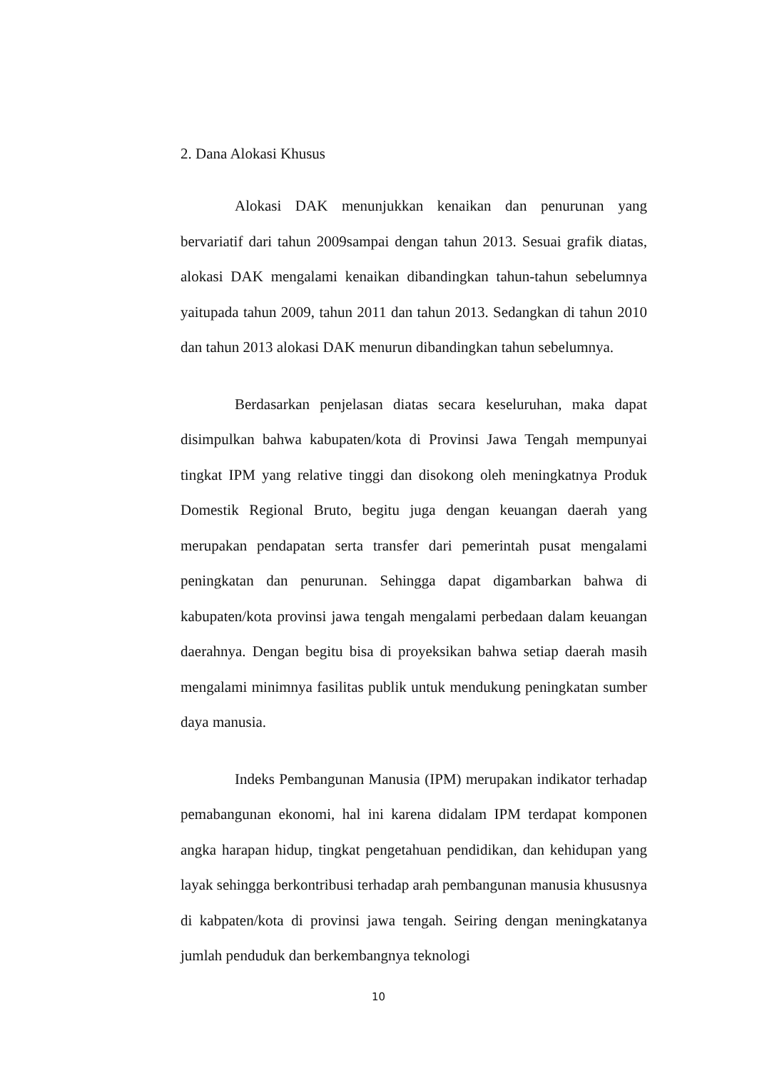2. Dana Alokasi Khusus
Alokasi DAK menunjukkan kenaikan dan penurunan yang bervariatif dari tahun 2009sampai dengan tahun 2013. Sesuai grafik diatas, alokasi DAK mengalami kenaikan dibandingkan tahun-tahun sebelumnya yaitupada tahun 2009, tahun 2011 dan tahun 2013. Sedangkan di tahun 2010 dan tahun 2013 alokasi DAK menurun dibandingkan tahun sebelumnya.
Berdasarkan penjelasan diatas secara keseluruhan, maka dapat disimpulkan bahwa kabupaten/kota di Provinsi Jawa Tengah mempunyai tingkat IPM yang relative tinggi dan disokong oleh meningkatnya Produk Domestik Regional Bruto, begitu juga dengan keuangan daerah yang merupakan pendapatan serta transfer dari pemerintah pusat mengalami peningkatan dan penurunan. Sehingga dapat digambarkan bahwa di kabupaten/kota provinsi jawa tengah mengalami perbedaan dalam keuangan daerahnya. Dengan begitu bisa di proyeksikan bahwa setiap daerah masih mengalami minimnya fasilitas publik untuk mendukung peningkatan sumber daya manusia.
Indeks Pembangunan Manusia (IPM) merupakan indikator terhadap pemabangunan ekonomi, hal ini karena didalam IPM terdapat komponen angka harapan hidup, tingkat pengetahuan pendidikan, dan kehidupan yang layak sehingga berkontribusi terhadap arah pembangunan manusia khususnya di kabpaten/kota di provinsi jawa tengah. Seiring dengan meningkatanya jumlah penduduk dan berkembangnya teknologi
10